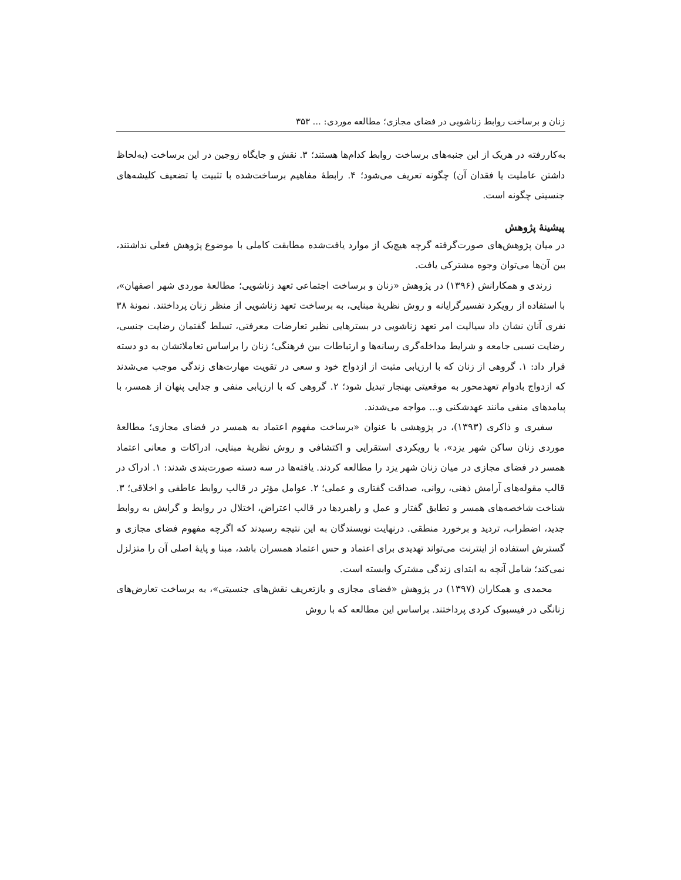زنان و برساخت روابط زناشویی در فضای مجازی؛ مطالعه موردی: ... ۳۵۳
به‌کاررفته در هریک از این جنبه‌های برساخت روابط کدام‌ها هستند؛ ۳. نقش و جایگاه زوجین در این برساخت (به‌لحاظ داشتن عاملیت یا فقدان آن) چگونه تعریف می‌شود؛ ۴. رابطهٔ مفاهیم برساخت‌شده با تثبیت یا تضعیف کلیشه‌های جنسیتی چگونه است.
پیشینهٔ پژوهش
در میان پژوهش‌های صورت‌گرفته گرچه هیچ‌یک از موارد یافت‌شده مطابقت کاملی با موضوع پژوهش فعلی نداشتند، بین آن‌ها می‌توان وجوه مشترکی یافت.
زرندی و همکارانش (۱۳۹۶) در پژوهش «زنان و برساخت اجتماعی تعهد زناشویی؛ مطالعهٔ موردی شهر اصفهان»، با استفاده از رویکرد تفسیرگرایانه و روش نظریهٔ مبنایی، به برساخت تعهد زناشویی از منظر زنان پرداختند. نمونهٔ ۳۸ نفری آنان نشان داد سیالیت امر تعهد زناشویی در بسترهایی نظیر تعارضات معرفتی، تسلط گفتمان رضایت جنسی، رضایت نسبی جامعه و شرایط مداخله‌گری رسانه‌ها و ارتباطات بین فرهنگی؛ زنان را براساس تعاملاتشان به دو دسته قرار داد: ۱. گروهی از زنان که با ارزیابی مثبت از ازدواج خود و سعی در تقویت مهارت‌های زندگی موجب می‌شدند که ازدواج بادوام تعهدمحور به موقعیتی بهنجار تبدیل شود؛ ۲. گروهی که با ارزیابی منفی و جدایی پنهان از همسر، با پیامدهای منفی مانند عهدشکنی و... مواجه می‌شدند.
سفیری و ذاکری (۱۳۹۳)، در پژوهشی با عنوان «برساخت مفهوم اعتماد به همسر در فضای مجازی؛ مطالعهٔ موردی زنان ساکن شهر یزد»، با رویکردی استقرایی و اکتشافی و روش نظریهٔ مبنایی، ادراکات و معانی اعتماد همسر در فضای مجازی در میان زنان شهر یزد را مطالعه کردند. یافته‌ها در سه دسته صورت‌بندی شدند: ۱. ادراک در قالب مقوله‌های آرامش ذهنی، روانی، صداقت گفتاری و عملی؛ ۲. عوامل مؤثر در قالب روابط عاطفی و اخلاقی؛ ۳. شناخت شاخصه‌های همسر و تطابق گفتار و عمل و راهبردها در قالب اعتراض، اختلال در روابط و گرایش به روابط جدید، اضطراب، تردید و برخورد منطقی. درنهایت نویسندگان به این نتیجه رسیدند که اگرچه مفهوم فضای مجازی و گسترش استفاده از اینترنت می‌تواند تهدیدی برای اعتماد و حس اعتماد همسران باشد، مبنا و پایهٔ اصلی آن را متزلزل نمی‌کند؛ شامل آنچه به ابتدای زندگی مشترک وابسته است.
محمدی و همکاران (۱۳۹۷) در پژوهش «فضای مجازی و بازتعریف نقش‌های جنسیتی»، به برساخت تعارض‌های زنانگی در فیسبوک کردی پرداختند. براساس این مطالعه که با روش